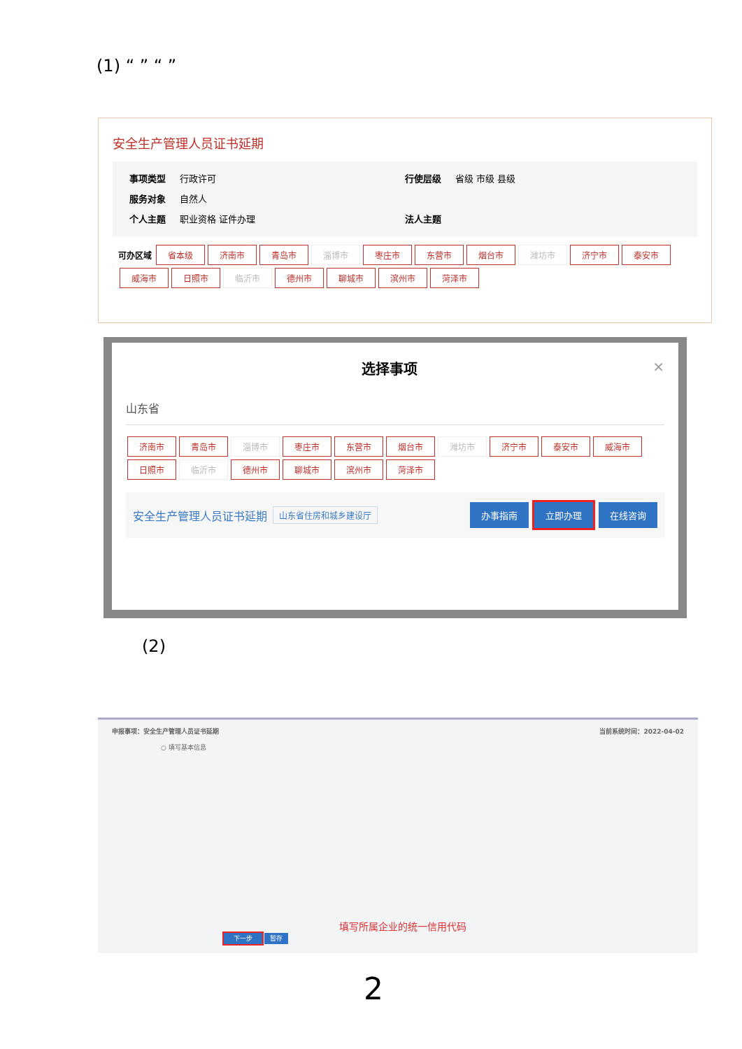(1) “ ” “ ”
安全生产管理人员证书延期
事项类型 行政许可
行使层级 省级 市级 县级
服务对象 自然人
个人主题 职业资格 证件办理
法人主题
可办区域 省本级 济南市 青岛市 淄博市 枣庄市 东营市 烟台市 潍坊市 济宁市 泰安市 威海市 日照市 临沂市 德州市 聊城市 滨州市 菏泽市
选择事项 ×
山东省
济南市 青岛市 淄博市 枣庄市 东营市 烟台市 潍坊市 济宁市 泰安市 威海市 日照市 临沂市 德州市 聊城市 滨州市 菏泽市
安全生产管理人员证书延期 山东省住房和城乡建设厅 办事指南 立即办理 在线咨询
(2)
申报事项：安全生产管理人员证书延期 当前系统时间：2022-04-02
○ 填写基本信息
填写所属企业的统一信用代码
下一步 暂存
2